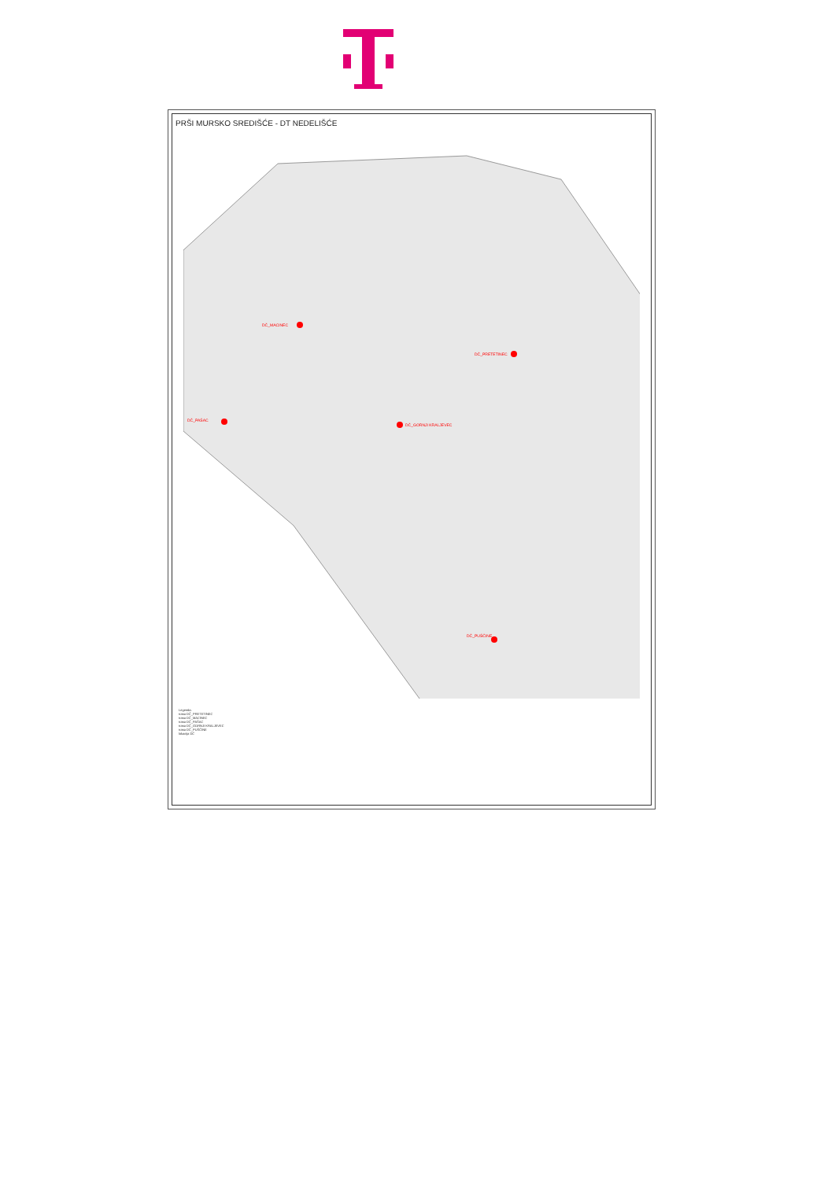PRŠI MURSKO SREDIŠĆE - DT NEDELIŠĆE
DČ_MACINEC
DČ_PRETETINEC
DČ_PAŠAC
DČ_GORNJI KRALJEVEC
DČ_PUŠČINE
Legenda:
trasa DČ_PRETETINEC
trasa DČ_MACINEC
trasa DČ_PAŠAC
trasa DČ_GORNJI KRALJEVEC
trasa DČ_PUŠČINE
lokacija DČ